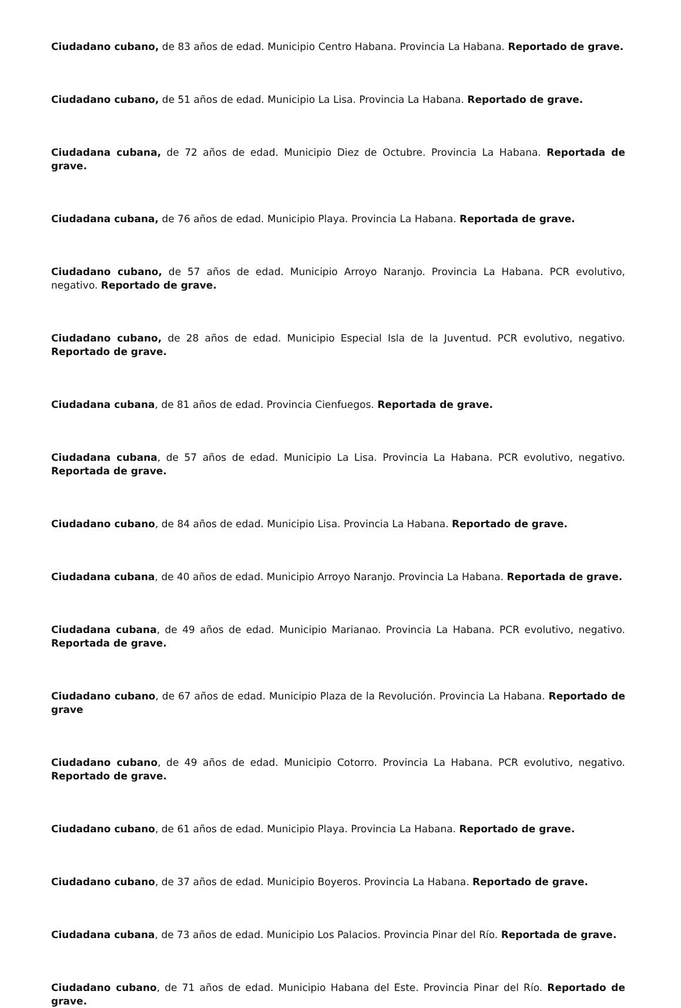Ciudadano cubano, de 83 años de edad. Municipio Centro Habana. Provincia La Habana. Reportado de grave.
Ciudadano cubano, de 51 años de edad. Municipio La Lisa. Provincia La Habana. Reportado de grave.
Ciudadana cubana, de 72 años de edad. Municipio Diez de Octubre. Provincia La Habana. Reportada de grave.
Ciudadana cubana, de 76 años de edad. Municipio Playa. Provincia La Habana. Reportada de grave.
Ciudadano cubano, de 57 años de edad. Municipio Arroyo Naranjo. Provincia La Habana. PCR evolutivo, negativo. Reportado de grave.
Ciudadano cubano, de 28 años de edad. Municipio Especial Isla de la Juventud. PCR evolutivo, negativo. Reportado de grave.
Ciudadana cubana, de 81 años de edad. Provincia Cienfuegos. Reportada de grave.
Ciudadana cubana, de 57 años de edad. Municipio La Lisa. Provincia La Habana. PCR evolutivo, negativo. Reportada de grave.
Ciudadano cubano, de 84 años de edad. Municipio Lisa. Provincia La Habana. Reportado de grave.
Ciudadana cubana, de 40 años de edad. Municipio Arroyo Naranjo. Provincia La Habana. Reportada de grave.
Ciudadana cubana, de 49 años de edad. Municipio Marianao. Provincia La Habana. PCR evolutivo, negativo. Reportada de grave.
Ciudadano cubano, de 67 años de edad. Municipio Plaza de la Revolución. Provincia La Habana. Reportado de grave
Ciudadano cubano, de 49 años de edad. Municipio Cotorro. Provincia La Habana. PCR evolutivo, negativo. Reportado de grave.
Ciudadano cubano, de 61 años de edad. Municipio Playa. Provincia La Habana. Reportado de grave.
Ciudadano cubano, de 37 años de edad. Municipio Boyeros. Provincia La Habana. Reportado de grave.
Ciudadana cubana, de 73 años de edad. Municipio Los Palacios. Provincia Pinar del Río. Reportada de grave.
Ciudadano cubano, de 71 años de edad. Municipio Habana del Este. Provincia Pinar del Río. Reportado de grave.